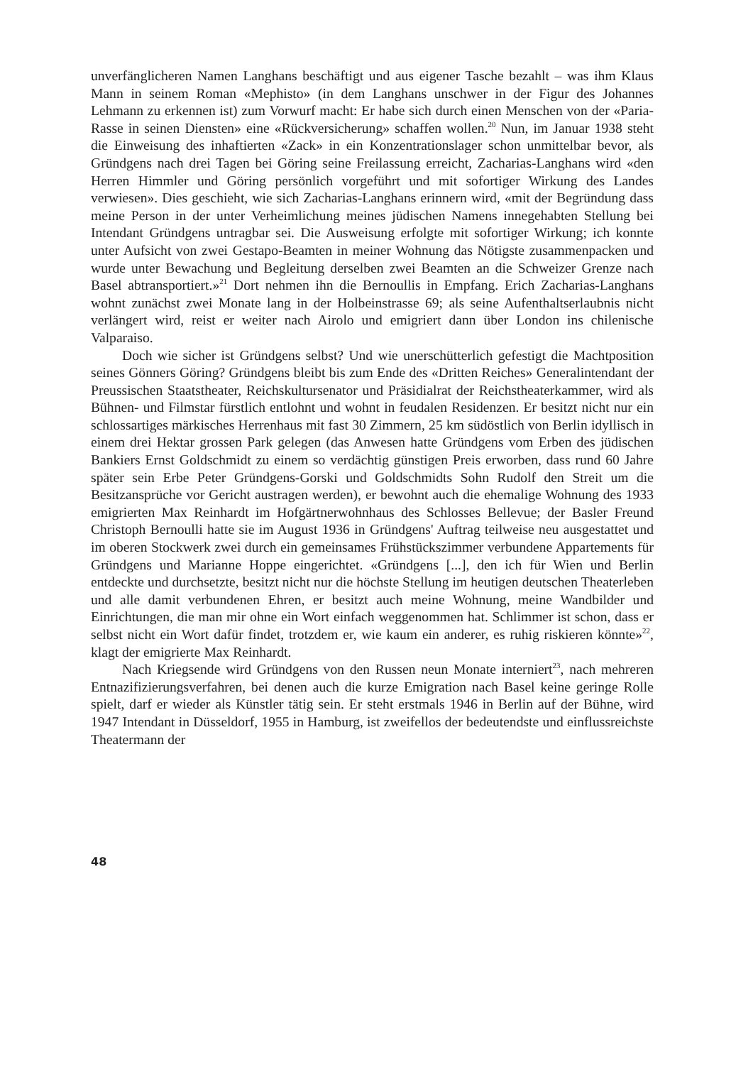unverfänglicheren Namen Langhans beschäftigt und aus eigener Tasche bezahlt – was ihm Klaus Mann in seinem Roman «Mephisto» (in dem Langhans unschwer in der Figur des Johannes Lehmann zu erkennen ist) zum Vorwurf macht: Er habe sich durch einen Menschen von der «Paria-Rasse in seinen Diensten» eine «Rückversicherung» schaffen wollen.<sup>20</sup> Nun, im Januar 1938 steht die Einweisung des inhaftierten «Zack» in ein Konzentrationslager schon unmittelbar bevor, als Gründgens nach drei Tagen bei Göring seine Freilassung erreicht, Zacharias-Langhans wird «den Herren Himmler und Göring persönlich vorgeführt und mit sofortiger Wirkung des Landes verwiesen». Dies geschieht, wie sich Zacharias-Langhans erinnern wird, «mit der Begründung dass meine Person in der unter Verheimlichung meines jüdischen Namens innegehabten Stellung bei Intendant Gründgens untragbar sei. Die Ausweisung erfolgte mit sofortiger Wirkung; ich konnte unter Aufsicht von zwei Gestapo-Beamten in meiner Wohnung das Nötigste zusammenpacken und wurde unter Bewachung und Begleitung derselben zwei Beamten an die Schweizer Grenze nach Basel abtransportiert.»<sup>21</sup> Dort nehmen ihn die Bernoullis in Empfang. Erich Zacharias-Langhans wohnt zunächst zwei Monate lang in der Holbeinstrasse 69; als seine Aufenthaltserlaubnis nicht verlängert wird, reist er weiter nach Airolo und emigriert dann über London ins chilenische Valparaiso.
Doch wie sicher ist Gründgens selbst? Und wie unerschütterlich gefestigt die Machtposition seines Gönners Göring? Gründgens bleibt bis zum Ende des «Dritten Reiches» Generalintendant der Preussischen Staatstheater, Reichskultursenator und Präsidialrat der Reichstheaterkammer, wird als Bühnen- und Filmstar fürstlich entlohnt und wohnt in feudalen Residenzen. Er besitzt nicht nur ein schlossartiges märkisches Herrenhaus mit fast 30 Zimmern, 25 km südöstlich von Berlin idyllisch in einem drei Hektar grossen Park gelegen (das Anwesen hatte Gründgens vom Erben des jüdischen Bankiers Ernst Goldschmidt zu einem so verdächtig günstigen Preis erworben, dass rund 60 Jahre später sein Erbe Peter Gründgens-Gorski und Goldschmidts Sohn Rudolf den Streit um die Besitzansprüche vor Gericht austragen werden), er bewohnt auch die ehemalige Wohnung des 1933 emigrierten Max Reinhardt im Hofgärtnerwohnhaus des Schlosses Bellevue; der Basler Freund Christoph Bernoulli hatte sie im August 1936 in Gründgens' Auftrag teilweise neu ausgestattet und im oberen Stockwerk zwei durch ein gemeinsames Frühstückszimmer verbundene Appartements für Gründgens und Marianne Hoppe eingerichtet. «Gründgens [...], den ich für Wien und Berlin entdeckte und durchsetzte, besitzt nicht nur die höchste Stellung im heutigen deutschen Theaterleben und alle damit verbundenen Ehren, er besitzt auch meine Wohnung, meine Wandbilder und Einrichtungen, die man mir ohne ein Wort einfach weggenommen hat. Schlimmer ist schon, dass er selbst nicht ein Wort dafür findet, trotzdem er, wie kaum ein anderer, es ruhig riskieren könnte»<sup>22</sup>, klagt der emigrierte Max Reinhardt.
Nach Kriegsende wird Gründgens von den Russen neun Monate interniert<sup>23</sup>, nach mehreren Entnazifizierungsverfahren, bei denen auch die kurze Emigration nach Basel keine geringe Rolle spielt, darf er wieder als Künstler tätig sein. Er steht erstmals 1946 in Berlin auf der Bühne, wird 1947 Intendant in Düsseldorf, 1955 in Hamburg, ist zweifellos der bedeutendste und einflussreichste Theatermann der
48